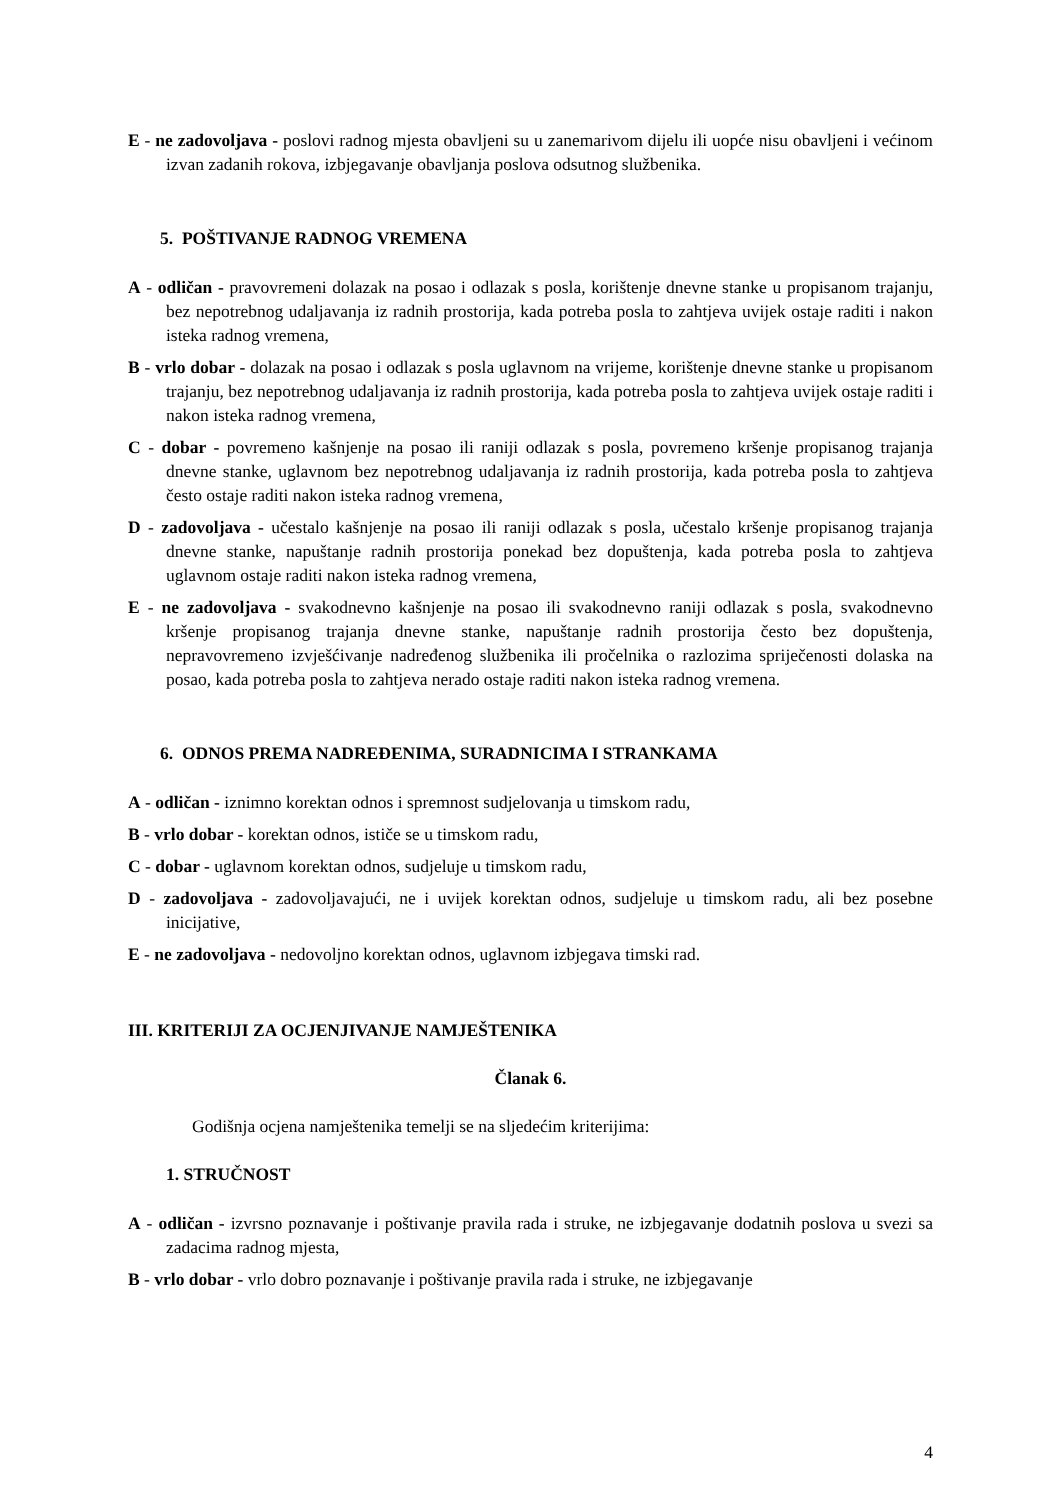E - ne zadovoljava - poslovi radnog mjesta obavljeni su u zanemarivom dijelu ili uopće nisu obavljeni i većinom izvan zadanih rokova, izbjegavanje obavljanja poslova odsutnog službenika.
5. POŠTIVANJE RADNOG VREMENA
A - odličan - pravovremeni dolazak na posao i odlazak s posla, korištenje dnevne stanke u propisanom trajanju, bez nepotrebnog udaljavanja iz radnih prostorija, kada potreba posla to zahtjeva uvijek ostaje raditi i nakon isteka radnog vremena,
B - vrlo dobar - dolazak na posao i odlazak s posla uglavnom na vrijeme, korištenje dnevne stanke u propisanom trajanju, bez nepotrebnog udaljavanja iz radnih prostorija, kada potreba posla to zahtjeva uvijek ostaje raditi i nakon isteka radnog vremena,
C - dobar - povremeno kašnjenje na posao ili raniji odlazak s posla, povremeno kršenje propisanog trajanja dnevne stanke, uglavnom bez nepotrebnog udaljavanja iz radnih prostorija, kada potreba posla to zahtjeva često ostaje raditi nakon isteka radnog vremena,
D - zadovoljava - učestalo kašnjenje na posao ili raniji odlazak s posla, učestalo kršenje propisanog trajanja dnevne stanke, napuštanje radnih prostorija ponekad bez dopuštenja, kada potreba posla to zahtjeva uglavnom ostaje raditi nakon isteka radnog vremena,
E - ne zadovoljava - svakodnevno kašnjenje na posao ili svakodnevno raniji odlazak s posla, svakodnevno kršenje propisanog trajanja dnevne stanke, napuštanje radnih prostorija često bez dopuštenja, nepravovremeno izvješćivanje nadređenog službenika ili pročelnika o razlozima spriječenosti dolaska na posao, kada potreba posla to zahtjeva nerado ostaje raditi nakon isteka radnog vremena.
6. ODNOS PREMA NADREĐENIMA, SURADNICIMA I STRANKAMA
A - odličan - iznimno korektan odnos i spremnost sudjelovanja u timskom radu,
B - vrlo dobar - korektan odnos, ističe se u timskom radu,
C - dobar - uglavnom korektan odnos, sudjeluje u timskom radu,
D - zadovoljava - zadovoljavajući, ne i uvijek korektan odnos, sudjeluje u timskom radu, ali bez posebne inicijative,
E - ne zadovoljava - nedovoljno korektan odnos, uglavnom izbjegava timski rad.
III. KRITERIJI ZA OCJENJIVANJE NAMJEŠTENIKA
Članak 6.
Godišnja ocjena namještenika temelji se na sljedećim kriterijima:
1. STRUČNOST
A - odličan - izvrsno poznavanje i poštivanje pravila rada i struke, ne izbjegavanje dodatnih poslova u svezi sa zadacima radnog mjesta,
B - vrlo dobar - vrlo dobro poznavanje i poštivanje pravila rada i struke, ne izbjegavanje
4